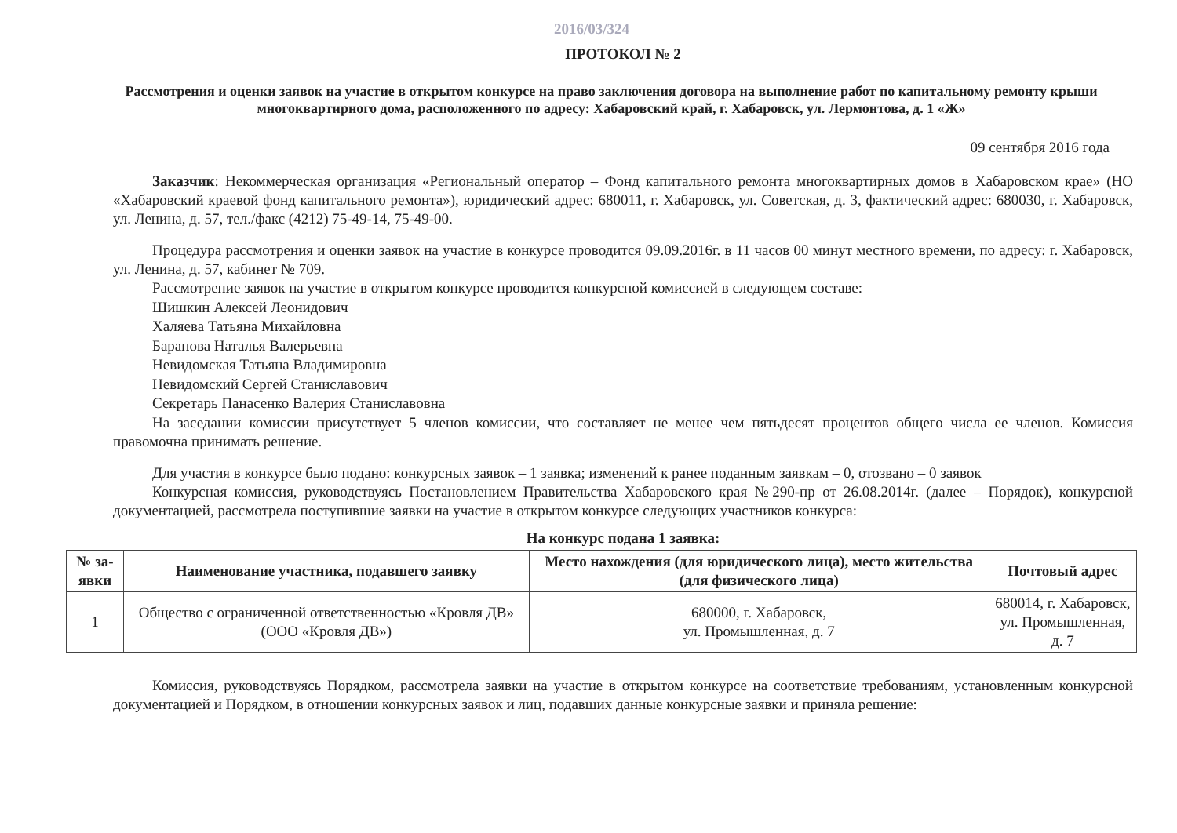2016/03/324
ПРОТОКОЛ № 2
Рассмотрения и оценки заявок на участие в открытом конкурсе на право заключения договора на выполнение работ по капитальному ремонту крыши многоквартирного дома, расположенного по адресу: Хабаровский край, г. Хабаровск, ул. Лермонтова, д. 1 «Ж»
09 сентября 2016 года
Заказчик: Некоммерческая организация «Региональный оператор – Фонд капитального ремонта многоквартирных домов в Хабаровском крае» (НО «Хабаровский краевой фонд капитального ремонта»), юридический адрес: 680011, г. Хабаровск, ул. Советская, д. 3, фактический адрес: 680030, г. Хабаровск, ул. Ленина, д. 57, тел./факс (4212) 75-49-14, 75-49-00.
Процедура рассмотрения и оценки заявок на участие в конкурсе проводится 09.09.2016г. в 11 часов 00 минут местного времени, по адресу: г. Хабаровск, ул. Ленина, д. 57, кабинет № 709.
Рассмотрение заявок на участие в открытом конкурсе проводится конкурсной комиссией в следующем составе:
Шишкин Алексей Леонидович
Халяева Татьяна Михайловна
Баранова Наталья Валерьевна
Невидомская Татьяна Владимировна
Невидомский Сергей Станиславович
Секретарь Панасенко Валерия Станиславовна
На заседании комиссии присутствует 5 членов комиссии, что составляет не менее чем пятьдесят процентов общего числа ее членов. Комиссия правомочна принимать решение.
Для участия в конкурсе было подано: конкурсных заявок – 1 заявка; изменений к ранее поданным заявкам – 0, отозвано – 0 заявок
Конкурсная комиссия, руководствуясь Постановлением Правительства Хабаровского края №290-пр от 26.08.2014г. (далее – Порядок), конкурсной документацией, рассмотрела поступившие заявки на участие в открытом конкурсе следующих участников конкурса:
На конкурс подана 1 заявка:
| № за-явки | Наименование участника, подавшего заявку | Место нахождения (для юридического лица), место жительства (для физического лица) | Почтовый адрес |
| --- | --- | --- | --- |
| 1 | Общество с ограниченной ответственностью «Кровля ДВ» (ООО «Кровля ДВ») | 680000, г. Хабаровск, ул. Промышленная, д. 7 | 680014, г. Хабаровск, ул. Промышленная, д. 7 |
Комиссия, руководствуясь Порядком, рассмотрела заявки на участие в открытом конкурсе на соответствие требованиям, установленным конкурсной документацией и Порядком, в отношении конкурсных заявок и лиц, подавших данные конкурсные заявки и приняла решение: